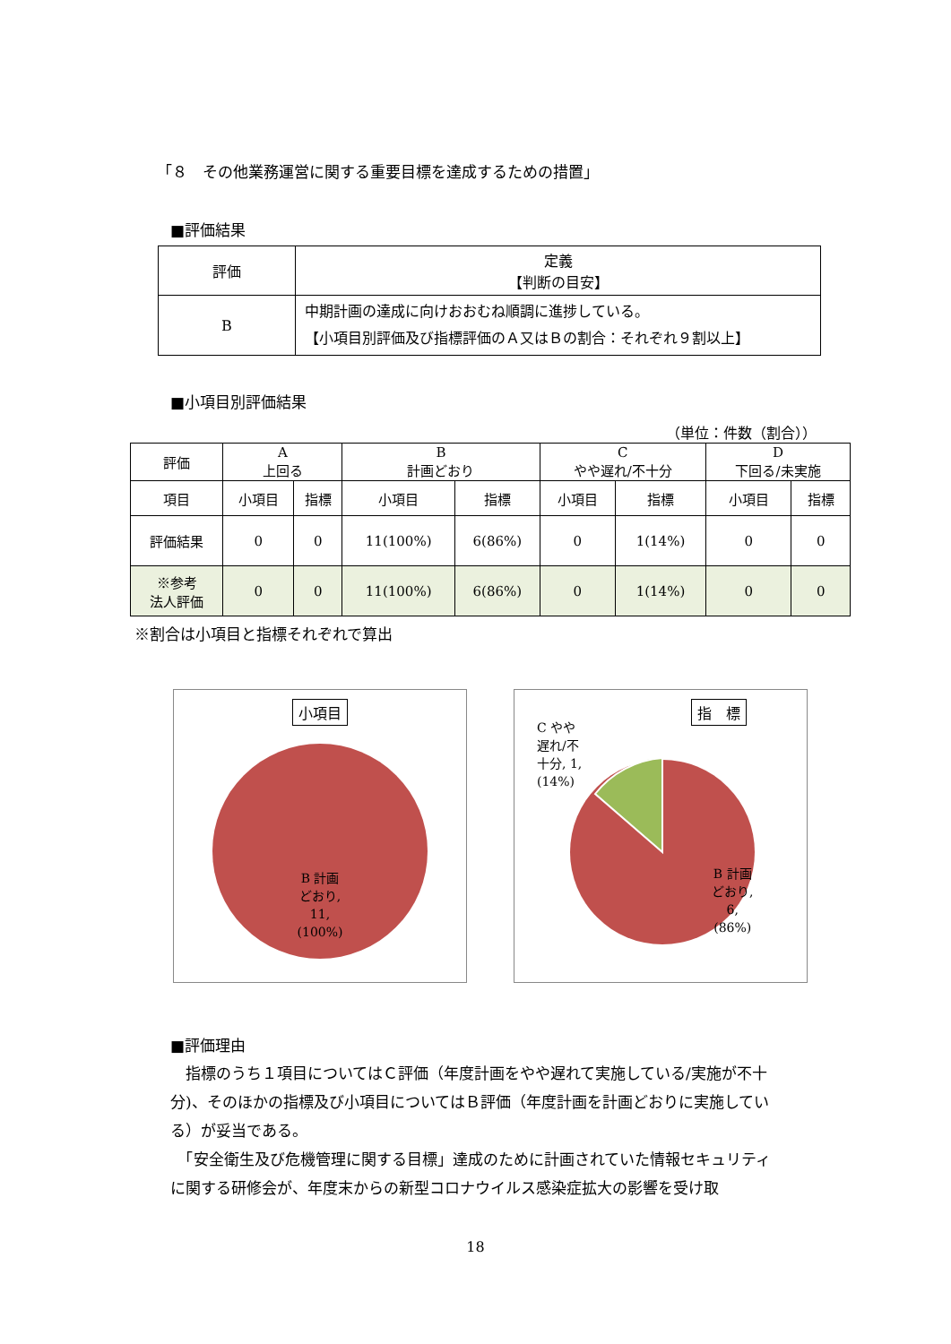「８　その他業務運営に関する重要目標を達成するための措置」
■評価結果
| 評価 | 定義 【判断の目安】 |
| --- | --- |
| B | 中期計画の達成に向けおおむね順調に進捗している。 【小項目別評価及び指標評価のＡ又はＢの割合：それぞれ９割以上】 |
■小項目別評価結果
（単位：件数（割合））
| 評価 | A 上回る | | B 計画どおり | | C やや遅れ/不十分 | | D 下回る/未実施 | |
| --- | --- | --- | --- | --- | --- | --- | --- | --- |
| 項目 | 小項目 | 指標 | 小項目 | 指標 | 小項目 | 指標 | 小項目 | 指標 |
| 評価結果 | 0 | 0 | 11(100%) | 6(86%) | 0 | 1(14%) | 0 | 0 |
| ※参考 法人評価 | 0 | 0 | 11(100%) | 6(86%) | 0 | 1(14%) | 0 | 0 |
※割合は小項目と指標それぞれで算出
小項目
B 計画
どおり,
11,
(100%)
指　標
C やや
遅れ/不
十分, 1,
(14%)
B 計画
どおり,
6,
(86%)
■評価理由
　指標のうち１項目についてはＣ評価（年度計画をやや遅れて実施している/実施が不十分)、そのほかの指標及び小項目についてはＢ評価（年度計画を計画どおりに実施している）が妥当である。
　「安全衛生及び危機管理に関する目標」達成のために計画されていた情報セキュリティに関する研修会が、年度末からの新型コロナウイルス感染症拡大の影響を受け取
18